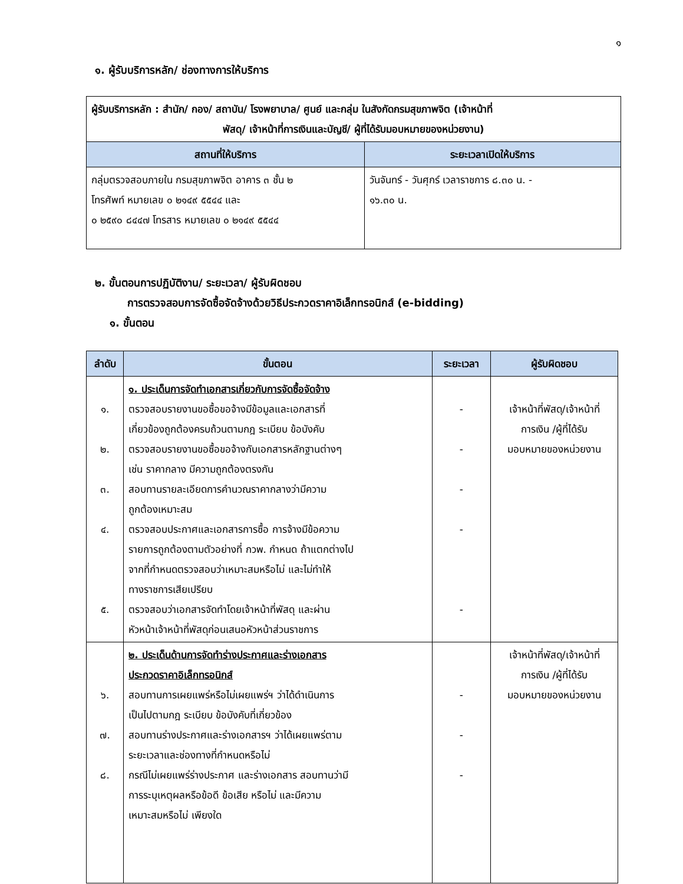๑
๑. ผู้รับบริการหลัก/ ช่องทางการให้บริการ
| ผู้รับบริการหลัก : สำนัก/ กอง/ สถาบัน/ โรงพยาบาล/ ศูนย์ และกลุ่ม ในสังกัดกรมสุขภาพจิต (เจ้าหน้าที่ พัสดุ/ เจ้าหน้าที่การเงินและบัญชี/ ผู้ที่ได้รับมอบหมายของหน่วยงาน) | |
| สถานที่ให้บริการ | ระยะเวลาเปิดให้บริการ |
| กลุ่มตรวจสอบภายใน กรมสุขภาพจิต อาคาร ๓ ชั้น ๒ โทรศัพท์ หมายเลข ๐ ๒๑๔๙ ๕๕๔๔ และ ๐ ๒๕๙๐ ๘๔๔๗ โทรสาร หมายเลข ๐ ๒๑๔๙ ๕๕๔๔ | วันจันทร์ - วันศุกร์ เวลาราชการ ๘.๓๐ น. - ๑๖.๓๐ น. |
๒. ขั้นตอนการปฏิบัติงาน/ ระยะเวลา/ ผู้รับผิดชอบ
การตรวจสอบการจัดซื้อจัดจ้างด้วยวิธีประกวดราคาอิเล็กทรอนิกส์ (e-bidding)
๑. ขั้นตอน
| ลำดับ | ขั้นตอน | ระยะเวลา | ผู้รับผิดชอบ |
| --- | --- | --- | --- |
| ๑. ๒. ๓. ๔. ๕. | ๑. ประเด็นการจัดทำเอกสารเกี่ยวกับการจัดซื้อจัดจ้าง ตรวจสอบรายงานขอซื้อขอจ้างมีข้อมูลและเอกสารที่ เกี่ยวข้องถูกต้องครบถ้วนตามกฎ ระเบียบ ข้อบังคับ ตรวจสอบรายงานขอซื้อขอจ้างกับเอกสารหลักฐานต่างๆ เช่น ราคากลาง มีความถูกต้องตรงกัน สอบทานรายละเอียดการคำนวณราคากลางว่ามีความ ถูกต้องเหมาะสม ตรวจสอบประกาศและเอกสารการซื้อ การจ้างมีข้อความ รายการถูกต้องตามตัวอย่างที่ กวพ. กำหนด ถ้าแตกต่างไป จากที่กำหนดตรวจสอบว่าเหมาะสมหรือไม่ และไม่ทำให้ ทางราชการเสียเปรียบ ตรวจสอบว่าเอกสารจัดทำโดยเจ้าหน้าที่พัสดุ และผ่าน หัวหน้าเจ้าหน้าที่พัสดุก่อนเสนอหัวหน้าส่วนราชการ | - - - - - | เจ้าหน้าที่พัสดุ/เจ้าหน้าที่ การเงิน /ผู้ที่ได้รับ มอบหมายของหน่วยงาน |
| ๖. ๗. ๘. | ๒. ประเด็นด้านการจัดทำร่างประกาศและร่างเอกสาร ประกวดราคาอิเล็กทรอนิกส์ สอบทานการเผยแพร่หรือไม่เผยแพร่ฯ ว่าได้ดำเนินการ เป็นไปตามกฎ ระเบียบ ข้อบังคับที่เกี่ยวข้อง สอบทานร่างประกาศและร่างเอกสารฯ ว่าได้เผยแพร่ตาม ระยะเวลาและช่องทางที่กำหนดหรือไม่ กรณีไม่เผยแพร่ร่างประกาศ และร่างเอกสาร สอบทานว่ามี การระบุเหตุผลหรือข้อดี ข้อเสีย หรือไม่ และมีความ เหมาะสมหรือไม่ เพียงใด | - - - | เจ้าหน้าที่พัสดุ/เจ้าหน้าที่ การเงิน /ผู้ที่ได้รับ มอบหมายของหน่วยงาน |